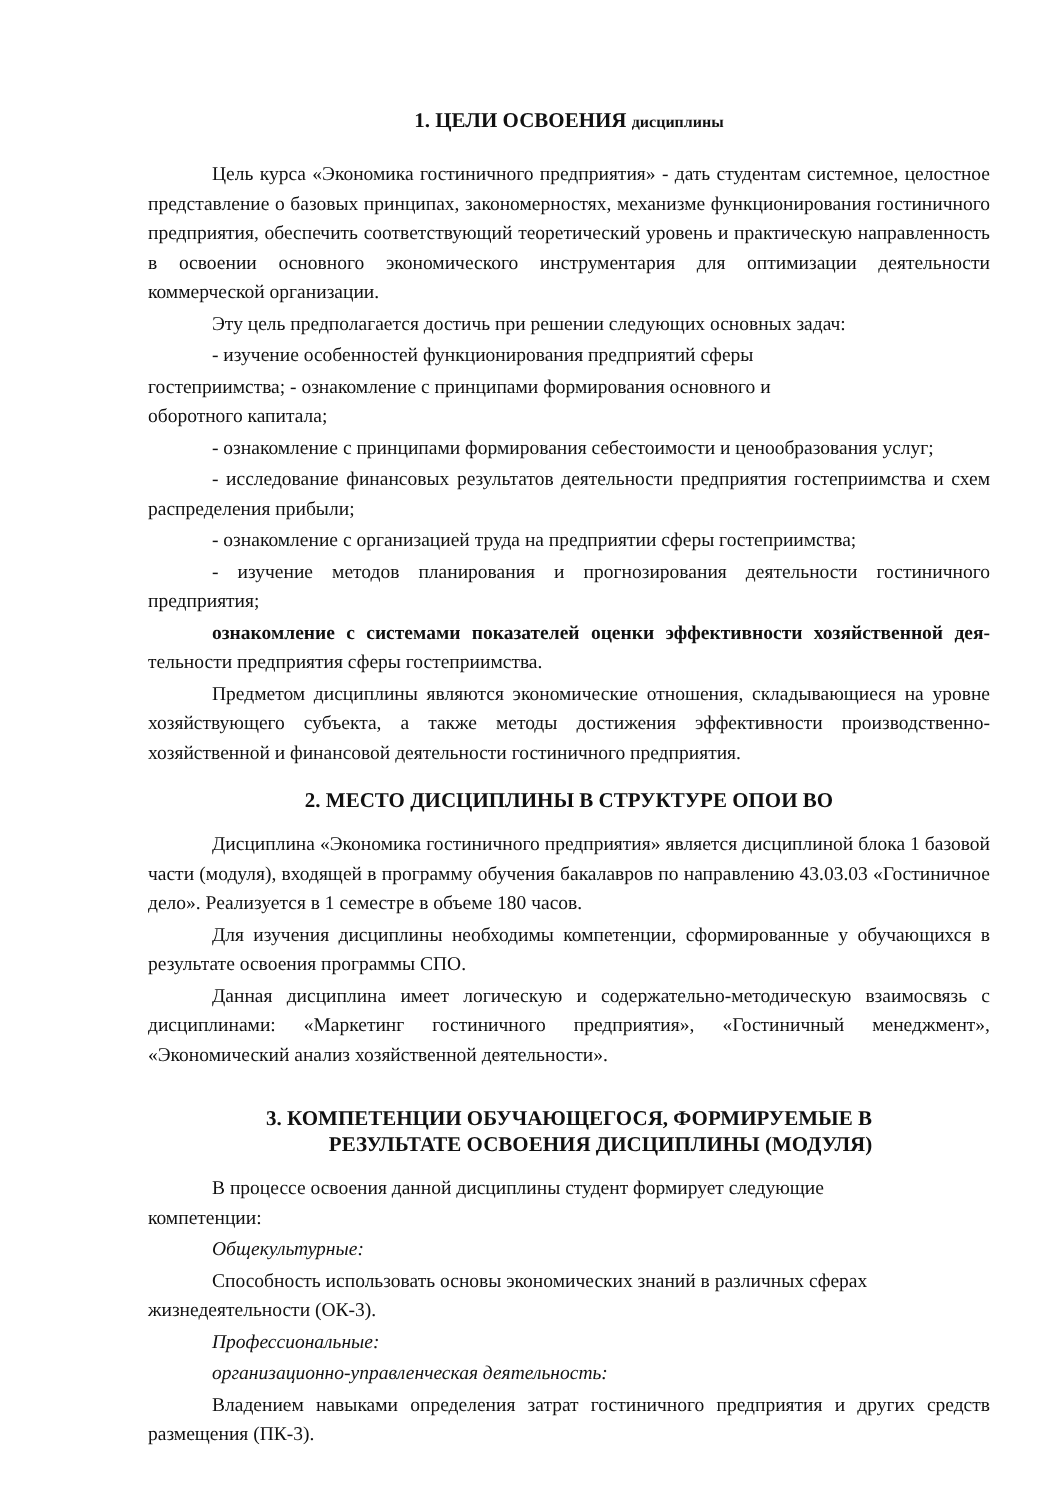1. ЦЕЛИ ОСВОЕНИЯ дисциплины
Цель курса «Экономика гостиничного предприятия» - дать студентам системное, целостное представление о базовых принципах, закономерностях, механизме функционирования гостиничного предприятия, обеспечить соответствующий теоретический уровень и практическую направленность в освоении основного экономического инструментария для оптимизации деятельности коммерческой организации.
Эту цель предполагается достичь при решении следующих основных задач:
- изучение особенностей функционирования предприятий сферы
гостеприимства; - ознакомление с принципами формирования основного и
оборотного капитала;
- ознакомление с принципами формирования себестоимости и ценообразования услуг;
- исследование финансовых результатов деятельности предприятия гостеприимства и схем распределения прибыли;
- ознакомление с организацией труда на предприятии сферы гостеприимства;
- изучение методов планирования и прогнозирования деятельности гостиничного предприятия;
ознакомление с системами показателей оценки эффективности хозяйственной дея-тельности предприятия сферы гостеприимства.
Предметом дисциплины являются экономические отношения, складывающиеся на уровне хозяйствующего субъекта, а также методы достижения эффективности производственно-хозяйственной и финансовой деятельности гостиничного предприятия.
2. МЕСТО ДИСЦИПЛИНЫ В СТРУКТУРЕ ОПОИ ВО
Дисциплина «Экономика гостиничного предприятия» является дисциплиной блока 1 базовой части (модуля), входящей в программу обучения бакалавров по направлению 43.03.03 «Гостиничное дело». Реализуется в 1 семестре в объеме 180 часов.
Для изучения дисциплины необходимы компетенции, сформированные у обучающихся в результате освоения программы СПО.
Данная дисциплина имеет логическую и содержательно-методическую взаимосвязь с дисциплинами: «Маркетинг гостиничного предприятия», «Гостиничный менеджмент», «Экономический анализ хозяйственной деятельности».
3. КОМПЕТЕНЦИИ ОБУЧАЮЩЕГОСЯ, ФОРМИРУЕМЫЕ В
РЕЗУЛЬТАТЕ ОСВОЕНИЯ ДИСЦИПЛИНЫ (МОДУЛЯ)
В процессе освоения данной дисциплины студент формирует следующие
компетенции:
Общекультурные:
Способность использовать основы экономических знаний в различных сферах
жизнедеятельности (ОК-3).
Профессиональные:
организационно-управленческая деятельность:
Владением навыками определения затрат гостиничного предприятия и других средств размещения (ПК-3).